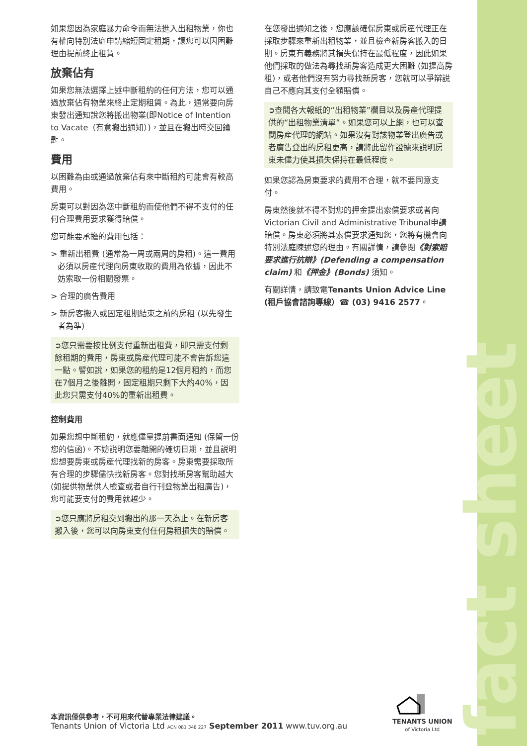fact sheet
如果您因為家庭暴力命令而無法進入出租物業，你也有權向特別法庭申請縮短固定租期，讓您可以因困難理由提前終止租賃。
放棄佔有
如果您無法選擇上述中斷租約的任何方法，您可以通過放棄佔有物業來終止定期租賃。為此，通常要向房東發出通知說您將搬出物業(即Notice of Intention to Vacate（有意搬出通知）)，並且在搬出時交回鑰匙。
費用
以困難為由或通過放棄佔有來中斷租約可能會有較高費用。
房東可以對因為您中斷租約而使他們不得不支付的任何合理費用要求獲得賠償。
您可能要承擔的費用包括：
> 重新出租費 (通常為一周或兩周的房租)。這一費用必須以房産代理向房東收取的費用為依據，因此不妨索取一份相關發票。
> 合理的廣告費用
> 新房客搬入或固定租期結束之前的房租 (以先發生者為準)
➲您只需要按比例支付重新出租費，即只需支付剩餘租期的費用，房東或房産代理可能不會告訴您這一點。譬如說，如果您的租約是12個月租約，而您在7個月之後離開，固定租期只剩下大約40%，因此您只需支付40%的重新出租費。
控制費用
如果您想中斷租約，就應儘量提前書面通知 (保留一份您的信函)。不妨説明您要離開的確切日期，並且説明您想要房東或房産代理找新的房客。房東需要採取所有合理的步驟儘快找新房客。您對找新房客幫助越大 (如提供物業供人檢查或者自行刊登物業出租廣告)，您可能要支付的費用就越少。
➲您只應將房租交到搬出的那一天為止。在新房客搬入後，您可以向房東支付任何房租損失的賠償。
在您發出通知之後，您應該確保房東或房産代理正在採取步驟來重新出租物業，並且檢查新房客搬入的日期。房東有義務將其損失保持在最低程度，因此如果他們採取的做法為尋找新房客造成更大困難 (如提高房租)，或者他們沒有努力尋找新房客，您就可以爭辯説自己不應向其支付全額賠償。
➲查閱各大報紙的“出租物業”欄目以及房產代理提供的“出租物業清單”。如果您可以上網，也可以查閱房産代理的網站。如果沒有對該物業登出廣告或者廣告登出的房租更高，請將此留作證據來説明房東未儘力使其損失保持在最低程度。
如果您認為房東要求的費用不合理，就不要同意支付。
房東然後就不得不對您的押金提出索償要求或者向Victorian Civil and Administrative Tribunal申請賠償。房東必須將其索償要求通知您，您將有機會向特別法庭陳述您的理由。有關詳情，請參閱《對索賠要求進行抗辯》(Defending a compensation claim) 和《押金》(Bonds) 須知。
有關詳情，請致電Tenants Union Advice Line (租戶協會諮詢專線）☎ (03) 9416 2577。
本資訊僅供參考，不可用來代替專業法律建議。
Tenants Union of Victoria Ltd ACN 081 348 227 September 2011 www.tuv.org.au
TENANTS UNION
of Victoria Ltd